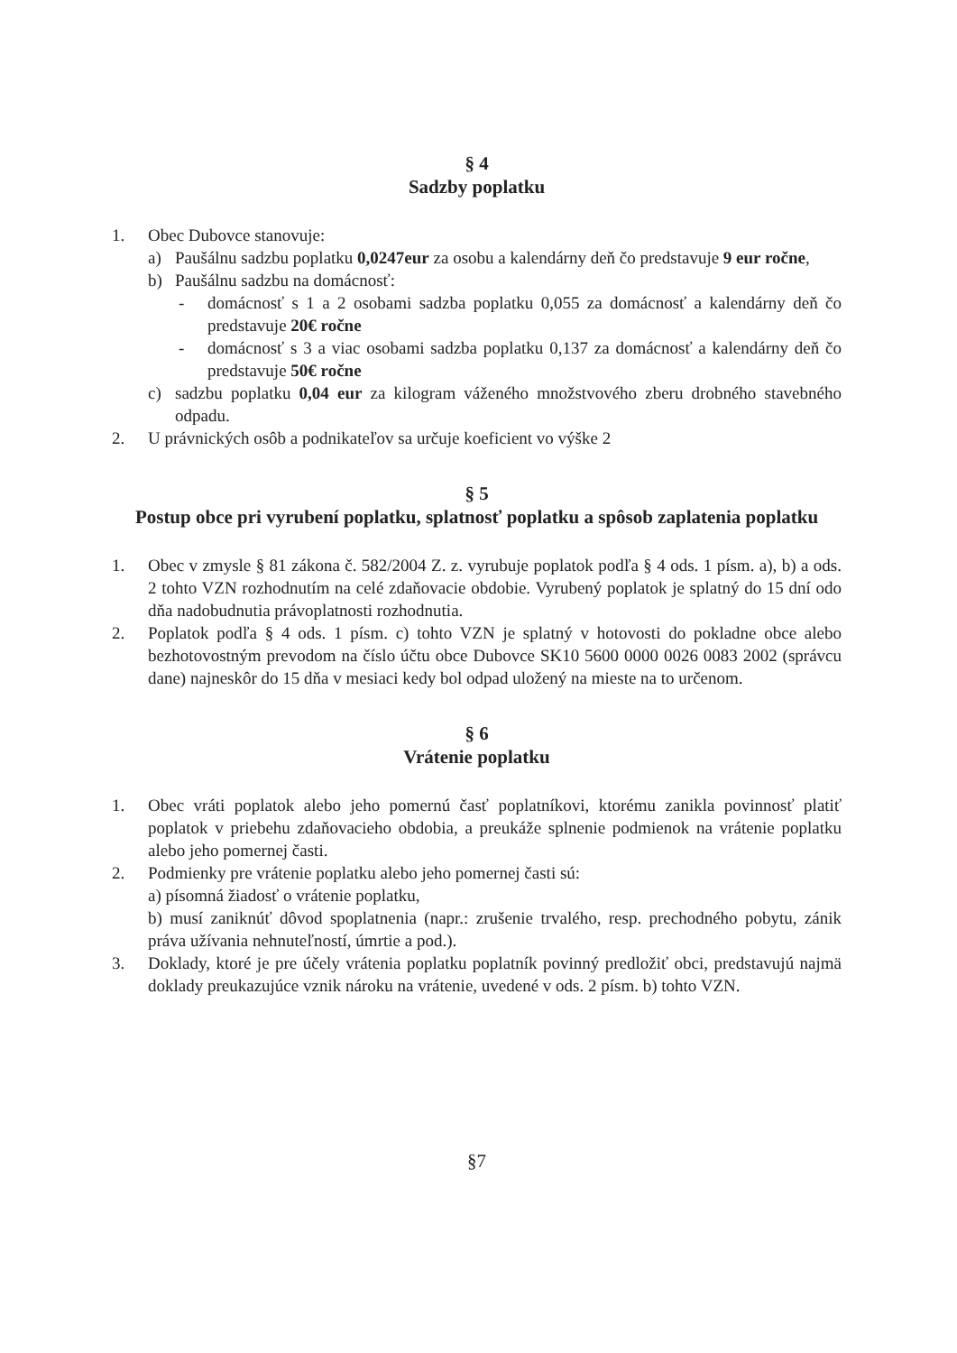§ 4
Sadzby poplatku
1. Obec Dubovce stanovuje:
a) Paušálnu sadzbu poplatku 0,0247eur za osobu a kalendárny deň čo predstavuje 9 eur ročne,
b) Paušálnu sadzbu na domácnosť:
- domácnosť s 1 a 2 osobami sadzba poplatku 0,055 za domácnosť a kalendárny deň čo predstavuje 20€ ročne
- domácnosť s 3 a viac osobami sadzba poplatku 0,137 za domácnosť a kalendárny deň čo predstavuje 50€ ročne
c) sadzbu poplatku 0,04 eur za kilogram váženého množstvového zberu drobného stavebného odpadu.
2. U právnických osôb a podnikateľov sa určuje koeficient vo výške 2
§ 5
Postup obce pri vyrubení poplatku, splatnosť poplatku a spôsob zaplatenia poplatku
1. Obec v zmysle § 81 zákona č. 582/2004 Z. z. vyrubuje poplatok podľa § 4 ods. 1 písm. a), b) a ods. 2 tohto VZN rozhodnutím na celé zdaňovacie obdobie. Vyrubený poplatok je splatný do 15 dní odo dňa nadobudnutia právoplatnosti rozhodnutia.
2. Poplatok podľa § 4 ods. 1 písm. c) tohto VZN je splatný v hotovosti do pokladne obce alebo bezhotovostným prevodom na číslo účtu obce Dubovce SK10 5600 0000 0026 0083 2002 (správcu dane) najneskôr do 15 dňa v mesiaci kedy bol odpad uložený na mieste na to určenom.
§ 6
Vrátenie poplatku
1. Obec vráti poplatok alebo jeho pomernú časť poplatníkovi, ktorému zanikla povinnosť platiť poplatok v priebehu zdaňovacieho obdobia, a preukáže splnenie podmienok na vrátenie poplatku alebo jeho pomernej časti.
2. Podmienky pre vrátenie poplatku alebo jeho pomernej časti sú:
a) písomná žiadosť o vrátenie poplatku,
b) musí zaniknúť dôvod spoplatnenia (napr.: zrušenie trvalého, resp. prechodného pobytu, zánik práva užívania nehnuteľností, úmrtie a pod.).
3. Doklady, ktoré je pre účely vrátenia poplatku poplatník povinný predložiť obci, predstavujú najmä doklady preukazujúce vznik nároku na vrátenie, uvedené v ods. 2 písm. b) tohto VZN.
§7